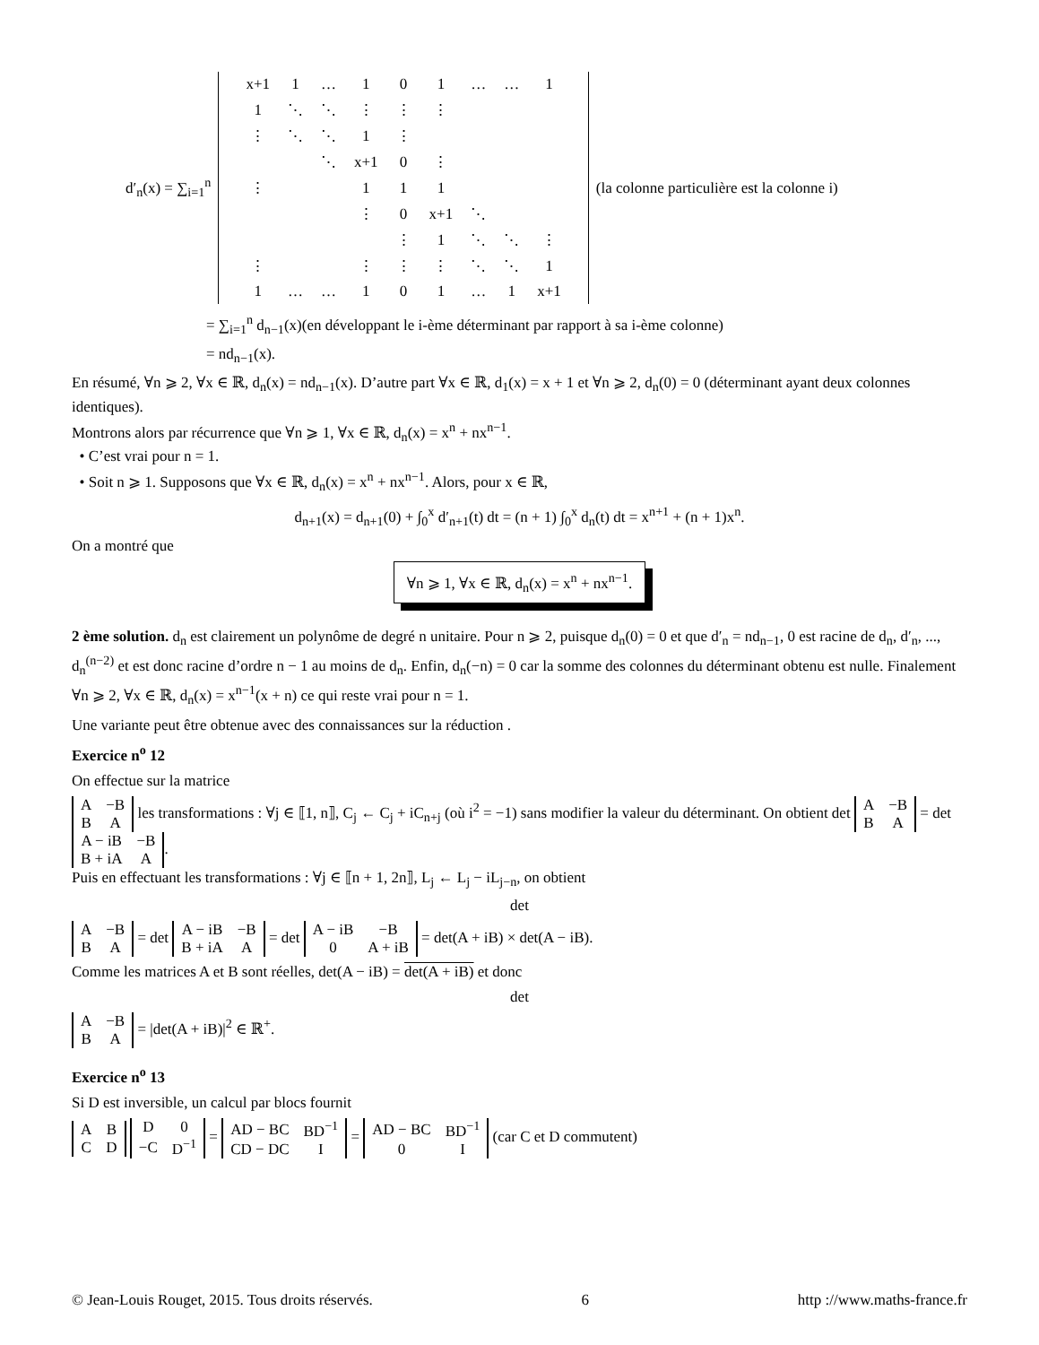d′<sub>n</sub>(x) = ∑<sub>i=1</sub><sup>n</sup>
| x+1 | 1 | … | 1 | 0 | 1 | … | … | 1 |
| 1 | ⋱ | ⋱ | ⋮ | ⋮ | ⋮ | | | |
| ⋮ | ⋱ | ⋱ | 1 | ⋮ | | | | |
| | | ⋱ | x+1 | 0 | ⋮ | | | |
| ⋮ | | | 1 | 1 | 1 | | | |
| | | | ⋮ | 0 | x+1 | ⋱ | | |
| | | | | ⋮ | 1 | ⋱ | ⋱ | ⋮ |
| ⋮ | | | ⋮ | ⋮ | ⋮ | ⋱ | ⋱ | 1 |
| 1 | … | … | 1 | 0 | 1 | … | 1 | x+1 |
(la colonne particulière est la colonne i)
= ∑<sub>i=1</sub><sup>n</sup> d<sub>n−1</sub>(x)(en développant le i-ème déterminant par rapport à sa i-ème colonne)
= nd<sub>n−1</sub>(x).
En résumé, ∀n ⩾ 2, ∀x ∈ ℝ, d<sub>n</sub>(x) = nd<sub>n−1</sub>(x). D’autre part ∀x ∈ ℝ, d<sub>1</sub>(x) = x + 1 et ∀n ⩾ 2, d<sub>n</sub>(0) = 0 (déterminant ayant deux colonnes identiques).
Montrons alors par récurrence que ∀n ⩾ 1, ∀x ∈ ℝ, d<sub>n</sub>(x) = x<sup>n</sup> + nx<sup>n−1</sup>.
• C’est vrai pour n = 1.
• Soit n ⩾ 1. Supposons que ∀x ∈ ℝ, d<sub>n</sub>(x) = x<sup>n</sup> + nx<sup>n−1</sup>. Alors, pour x ∈ ℝ,
d<sub>n+1</sub>(x) = d<sub>n+1</sub>(0) + ∫<sub>0</sub><sup>x</sup> d′<sub>n+1</sub>(t) dt = (n + 1) ∫<sub>0</sub><sup>x</sup> d<sub>n</sub>(t) dt = x<sup>n+1</sup> + (n + 1)x<sup>n</sup>.
On a montré que
∀n ⩾ 1, ∀x ∈ ℝ, d<sub>n</sub>(x) = x<sup>n</sup> + nx<sup>n−1</sup>.
2 ème solution. d<sub>n</sub> est clairement un polynôme de degré n unitaire. Pour n ⩾ 2, puisque d<sub>n</sub>(0) = 0 et que d′<sub>n</sub> = nd<sub>n−1</sub>, 0 est racine de d<sub>n</sub>, d′<sub>n</sub>, ..., d<sub>n</sub><sup>(n−2)</sup> et est donc racine d’ordre n − 1 au moins de d<sub>n</sub>. Enfin, d<sub>n</sub>(−n) = 0 car la somme des colonnes du déterminant obtenu est nulle. Finalement ∀n ⩾ 2, ∀x ∈ ℝ, d<sub>n</sub>(x) = x<sup>n−1</sup>(x + n) ce qui reste vrai pour n = 1.
Une variante peut être obtenue avec des connaissances sur la réduction .
Exercice n<sup>o</sup> 12
On effectue sur la matrice
| A | −B |
| B | A |
les transformations : ∀j ∈ ⟦1, n⟧, C<sub>j</sub> ← C<sub>j</sub> + iC<sub>n+j</sub> (où i<sup>2</sup> = −1) sans modifier la valeur du déterminant. On obtient det
| A | −B |
| B | A |
= det
| A − iB | −B |
| B + iA | A |
.
Puis en effectuant les transformations : ∀j ∈ ⟦n + 1, 2n⟧, L<sub>j</sub> ← L<sub>j</sub> − iL<sub>j−n</sub>, on obtient
det
| A | −B |
| B | A |
= det
| A − iB | −B |
| B + iA | A |
= det
| A − iB | −B |
| 0 | A + iB |
= det(A + iB) × det(A − iB).
Comme les matrices A et B sont réelles, det(A − iB) = det(A + iB) et donc
det
| A | −B |
| B | A |
= |det(A + iB)|<sup>2</sup> ∈ ℝ<sup>+</sup>.
Exercice n<sup>o</sup> 13
Si D est inversible, un calcul par blocs fournit
| A | B |
| C | D |
| D | 0 |
| −C | D<sup>−1</sup> |
=
| AD − BC | BD<sup>−1</sup> |
| CD − DC | I |
=
| AD − BC | BD<sup>−1</sup> |
| 0 | I |
(car C et D commutent)
© Jean-Louis Rouget, 2015. Tous droits réservés. 6 http ://www.maths-france.fr